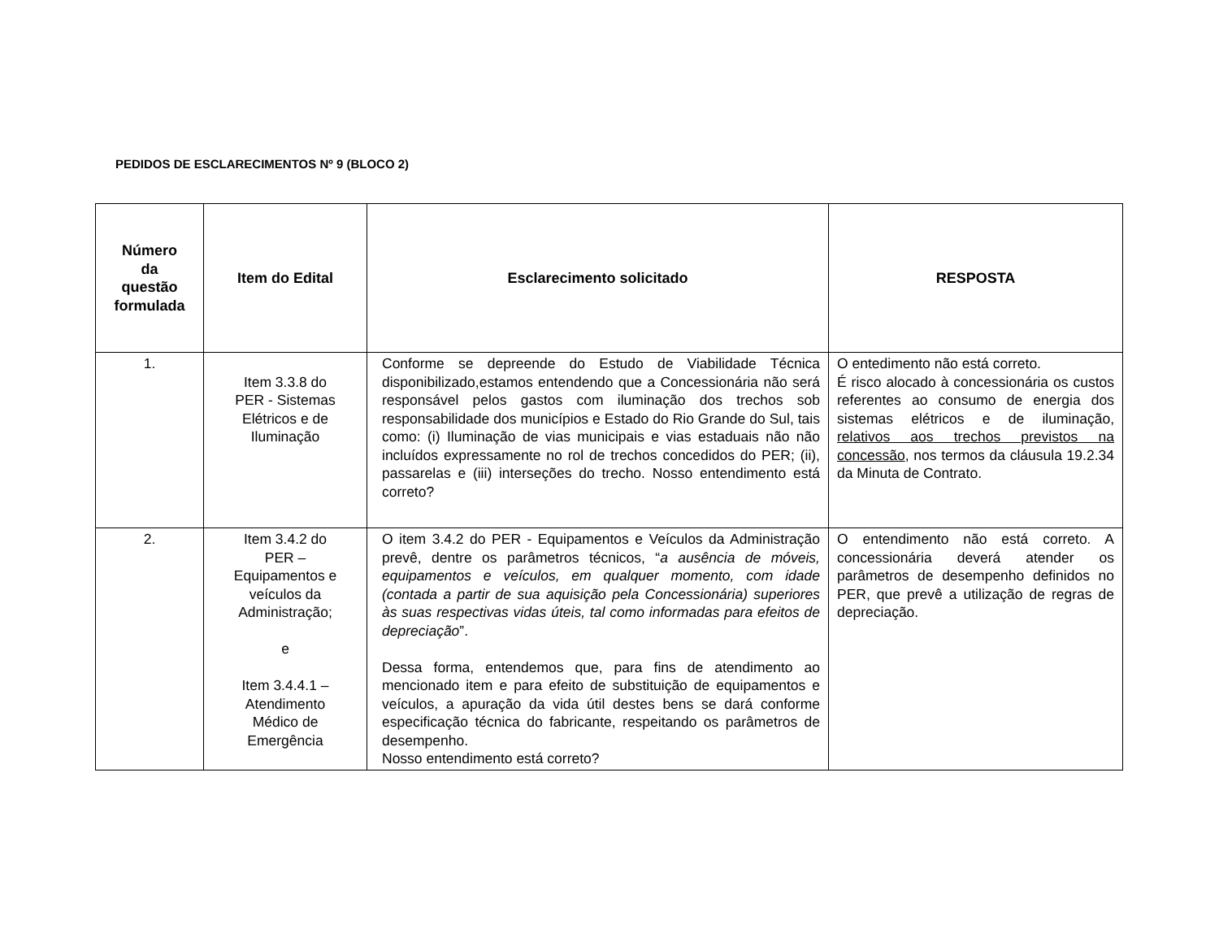PEDIDOS DE ESCLARECIMENTOS Nº 9 (BLOCO 2)
| Número da questão formulada | Item do Edital | Esclarecimento solicitado | RESPOSTA |
| --- | --- | --- | --- |
| 1. | Item 3.3.8 do PER - Sistemas Elétricos e de Iluminação | Conforme se depreende do Estudo de Viabilidade Técnica disponibilizado,estamos entendendo que a Concessionária não será responsável pelos gastos com iluminação dos trechos sob responsabilidade dos municípios e Estado do Rio Grande do Sul, tais como: (i) Iluminação de vias municipais e vias estaduais não não incluídos expressamente no rol de trechos concedidos do PER; (ii), passarelas e (iii) interseções do trecho. Nosso entendimento está correto? | O entedimento não está correto. É risco alocado à concessionária os custos referentes ao consumo de energia dos sistemas elétricos e de iluminação, relativos aos trechos previstos na concessão , nos termos da cláusula 19.2.34 da Minuta de Contrato. |
| 2. | Item 3.4.2 do PER – Equipamentos e veículos da Administração; e Item 3.4.4.1 – Atendimento Médico de Emergência | O item 3.4.2 do PER - Equipamentos e Veículos da Administração prevê, dentre os parâmetros técnicos, “ a ausência de móveis, equipamentos e veículos, em qualquer momento, com idade (contada a partir de sua aquisição pela Concessionária) superiores às suas respectivas vidas úteis, tal como informadas para efeitos de depreciação ”. Dessa forma, entendemos que, para fins de atendimento ao mencionado item e para efeito de substituição de equipamentos e veículos, a apuração da vida útil destes bens se dará conforme especificação técnica do fabricante, respeitando os parâmetros de desempenho. Nosso entendimento está correto? | O entendimento não está correto. A concessionária deverá atender os parâmetros de desempenho definidos no PER, que prevê a utilização de regras de depreciação. |